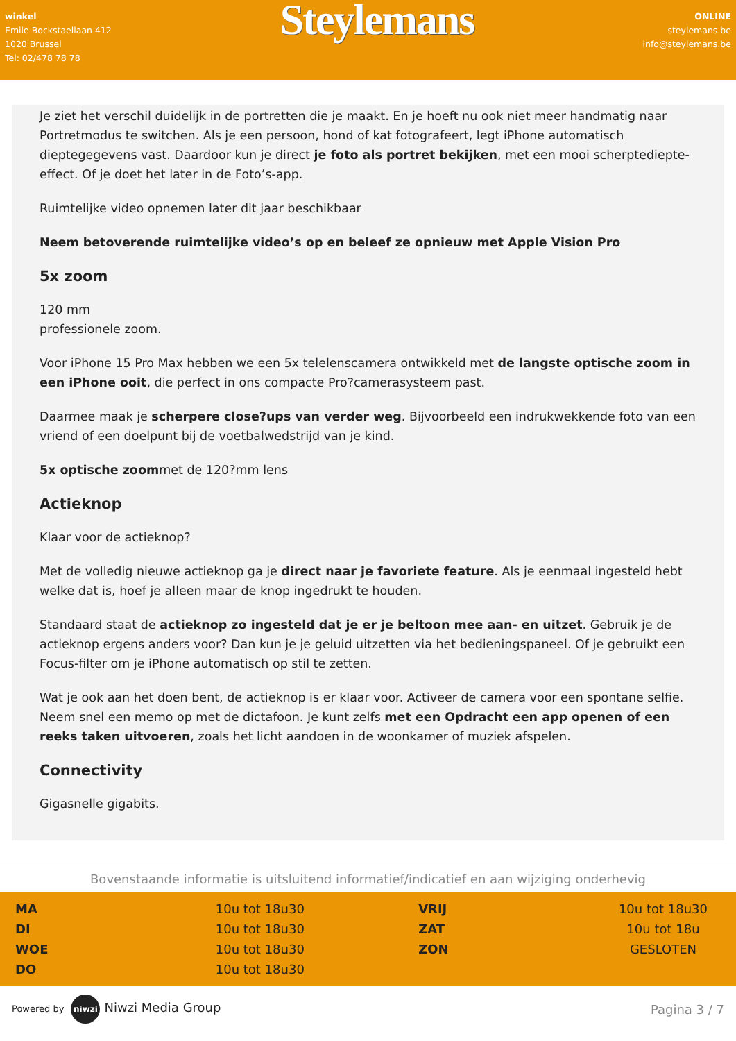winkel
Emile Bockstaellaan 412
1020 Brussel
Tel: 02/478 78 78
Steylemans
ONLINE
steylemans.be
info@steylemans.be
Je ziet het verschil duidelijk in de portretten die je maakt. En je hoeft nu ook niet meer handmatig naar Portretmodus te switchen. Als je een persoon, hond of kat fotografeert, legt iPhone automatisch dieptegegevens vast. Daardoor kun je direct je foto als portret bekijken, met een mooi scherptediepte-effect. Of je doet het later in de Foto’s-app.
Ruimtelijke video opnemen later dit jaar beschikbaar
Neem betoverende ruimtelijke video’s op en beleef ze opnieuw met Apple Vision Pro
5x zoom
120 mm
professionele zoom.
Voor iPhone 15 Pro Max hebben we een 5x telelenscamera ontwikkeld met de langste optische zoom in een iPhone ooit, die perfect in ons compacte Pro?camerasysteem past.
Daarmee maak je scherpere close?ups van verder weg. Bijvoorbeeld een indrukwekkende foto van een vriend of een doelpunt bij de voetbalwedstrijd van je kind.
5x optische zoommet de 120?mm lens
Actieknop
Klaar voor de actieknop?
Met de volledig nieuwe actieknop ga je direct naar je favoriete feature. Als je eenmaal ingesteld hebt welke dat is, hoef je alleen maar de knop ingedrukt te houden.
Standaard staat de actieknop zo ingesteld dat je er je beltoon mee aan- en uitzet. Gebruik je de actieknop ergens anders voor? Dan kun je je geluid uitzetten via het bedieningspaneel. Of je gebruikt een Focus-filter om je iPhone automatisch op stil te zetten.
Wat je ook aan het doen bent, de actieknop is er klaar voor. Activeer de camera voor een spontane selfie. Neem snel een memo op met de dictafoon. Je kunt zelfs met een Opdracht een app openen of een reeks taken uitvoeren, zoals het licht aandoen in de woonkamer of muziek afspelen.
Connectivity
Gigasnelle gigabits.
Bovenstaande informatie is uitsluitend informatief/indicatief en aan wijziging onderhevig
| MA | 10u tot 18u30 | | VRIJ | 10u tot 18u30 |
| DI | 10u tot 18u30 | | ZAT | 10u tot 18u |
| WOE | 10u tot 18u30 | | ZON | GESLOTEN |
| DO | 10u tot 18u30 | | | |
Powered by niwzi Niwzi Media Group
Pagina 3 / 7